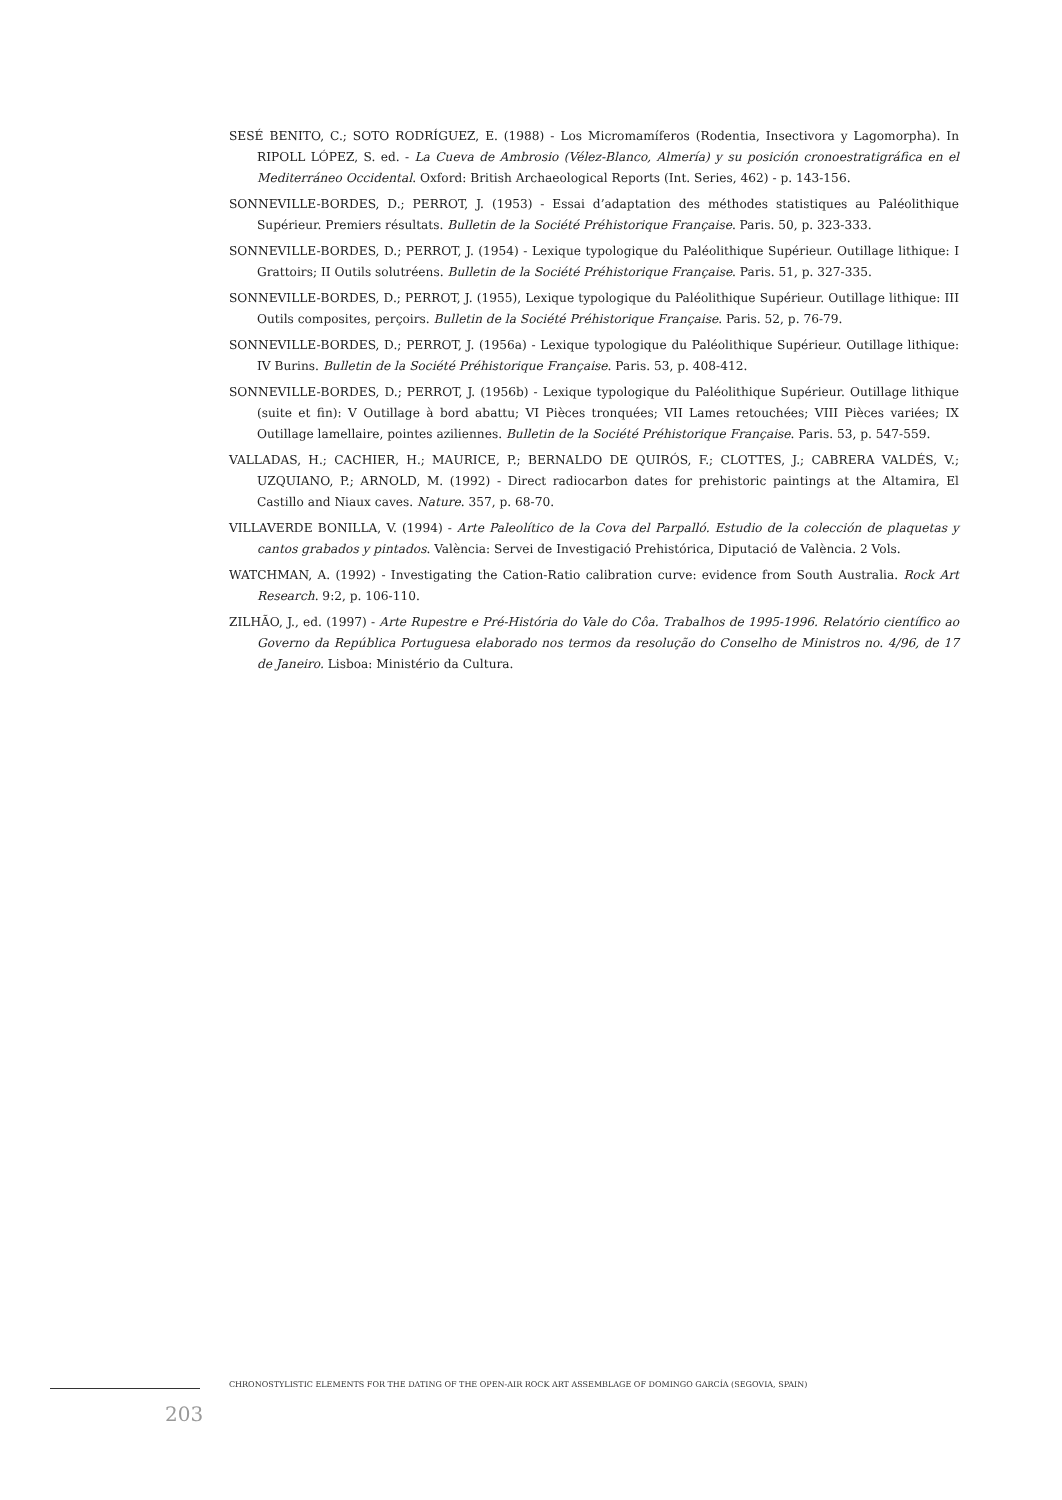SESÉ BENITO, C.; SOTO RODRÍGUEZ, E. (1988) - Los Micromamíferos (Rodentia, Insectivora y Lagomorpha). In RIPOLL LÓPEZ, S. ed. - La Cueva de Ambrosio (Vélez-Blanco, Almería) y su posición cronoestratigráfica en el Mediterráneo Occidental. Oxford: British Archaeological Reports (Int. Series, 462) - p. 143-156.
SONNEVILLE-BORDES, D.; PERROT, J. (1953) - Essai d’adaptation des méthodes statistiques au Paléolithique Supérieur. Premiers résultats. Bulletin de la Société Préhistorique Française. Paris. 50, p. 323-333.
SONNEVILLE-BORDES, D.; PERROT, J. (1954) - Lexique typologique du Paléolithique Supérieur. Outillage lithique: I Grattoirs; II Outils solutréens. Bulletin de la Société Préhistorique Française. Paris. 51, p. 327-335.
SONNEVILLE-BORDES, D.; PERROT, J. (1955), Lexique typologique du Paléolithique Supérieur. Outillage lithique: III Outils composites, perçoirs. Bulletin de la Société Préhistorique Française. Paris. 52, p. 76-79.
SONNEVILLE-BORDES, D.; PERROT, J. (1956a) - Lexique typologique du Paléolithique Supérieur. Outillage lithique: IV Burins. Bulletin de la Société Préhistorique Française. Paris. 53, p. 408-412.
SONNEVILLE-BORDES, D.; PERROT, J. (1956b) - Lexique typologique du Paléolithique Supérieur. Outillage lithique (suite et fin): V Outillage à bord abattu; VI Pièces tronquées; VII Lames retouchées; VIII Pièces variées; IX Outillage lamellaire, pointes aziliennes. Bulletin de la Société Préhistorique Française. Paris. 53, p. 547-559.
VALLADAS, H.; CACHIER, H.; MAURICE, P.; BERNALDO DE QUIRÓS, F.; CLOTTES, J.; CABRERA VALDÉS, V.; UZQUIANO, P.; ARNOLD, M. (1992) - Direct radiocarbon dates for prehistoric paintings at the Altamira, El Castillo and Niaux caves. Nature. 357, p. 68-70.
VILLAVERDE BONILLA, V. (1994) - Arte Paleolítico de la Cova del Parpalló. Estudio de la colección de plaquetas y cantos grabados y pintados. València: Servei de Investigació Prehistórica, Diputació de València. 2 Vols.
WATCHMAN, A. (1992) - Investigating the Cation-Ratio calibration curve: evidence from South Australia. Rock Art Research. 9:2, p. 106-110.
ZILHÃO, J., ed. (1997) - Arte Rupestre e Pré-História do Vale do Côa. Trabalhos de 1995-1996. Relatório científico ao Governo da República Portuguesa elaborado nos termos da resolução do Conselho de Ministros no. 4/96, de 17 de Janeiro. Lisboa: Ministério da Cultura.
CHRONOSTYLISTIC ELEMENTS FOR THE DATING OF THE OPEN-AIR ROCK ART ASSEMBLAGE OF DOMINGO GARCÍA (SEGOVIA, SPAIN)
203